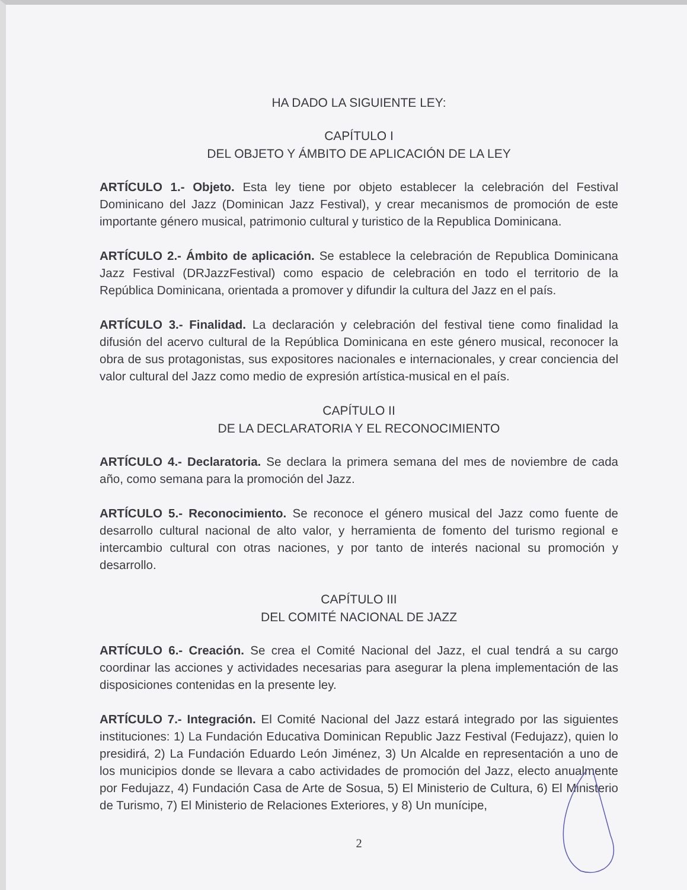HA DADO LA SIGUIENTE LEY:
CAPÍTULO I
DEL OBJETO Y ÁMBITO DE APLICACIÓN DE LA LEY
ARTÍCULO 1.- Objeto. Esta ley tiene por objeto establecer la celebración del Festival Dominicano del Jazz (Dominican Jazz Festival), y crear mecanismos de promoción de este importante género musical, patrimonio cultural y turistico de la Republica Dominicana.
ARTÍCULO 2.- Ámbito de aplicación. Se establece la celebración de Republica Dominicana Jazz Festival (DRJazzFestival) como espacio de celebración en todo el territorio de la República Dominicana, orientada a promover y difundir la cultura del Jazz en el país.
ARTÍCULO 3.- Finalidad. La declaración y celebración del festival tiene como finalidad la difusión del acervo cultural de la República Dominicana en este género musical, reconocer la obra de sus protagonistas, sus expositores nacionales e internacionales, y crear conciencia del valor cultural del Jazz como medio de expresión artística-musical en el país.
CAPÍTULO II
DE LA DECLARATORIA Y EL RECONOCIMIENTO
ARTÍCULO 4.- Declaratoria. Se declara la primera semana del mes de noviembre de cada año, como semana para la promoción del Jazz.
ARTÍCULO 5.- Reconocimiento. Se reconoce el género musical del Jazz como fuente de desarrollo cultural nacional de alto valor, y herramienta de fomento del turismo regional e intercambio cultural con otras naciones, y por tanto de interés nacional su promoción y desarrollo.
CAPÍTULO III
DEL COMITÉ NACIONAL DE JAZZ
ARTÍCULO 6.- Creación. Se crea el Comité Nacional del Jazz, el cual tendrá a su cargo coordinar las acciones y actividades necesarias para asegurar la plena implementación de las disposiciones contenidas en la presente ley.
ARTÍCULO 7.- Integración. El Comité Nacional del Jazz estará integrado por las siguientes instituciones: 1) La Fundación Educativa Dominican Republic Jazz Festival (Fedujazz), quien lo presidirá, 2) La Fundación Eduardo León Jiménez, 3) Un Alcalde en representación a uno de los municipios donde se llevara a cabo actividades de promoción del Jazz, electo anualmente por Fedujazz, 4) Fundación Casa de Arte de Sosua, 5) El Ministerio de Cultura, 6) El Ministerio de Turismo, 7) El Ministerio de Relaciones Exteriores, y 8) Un munícipe,
2